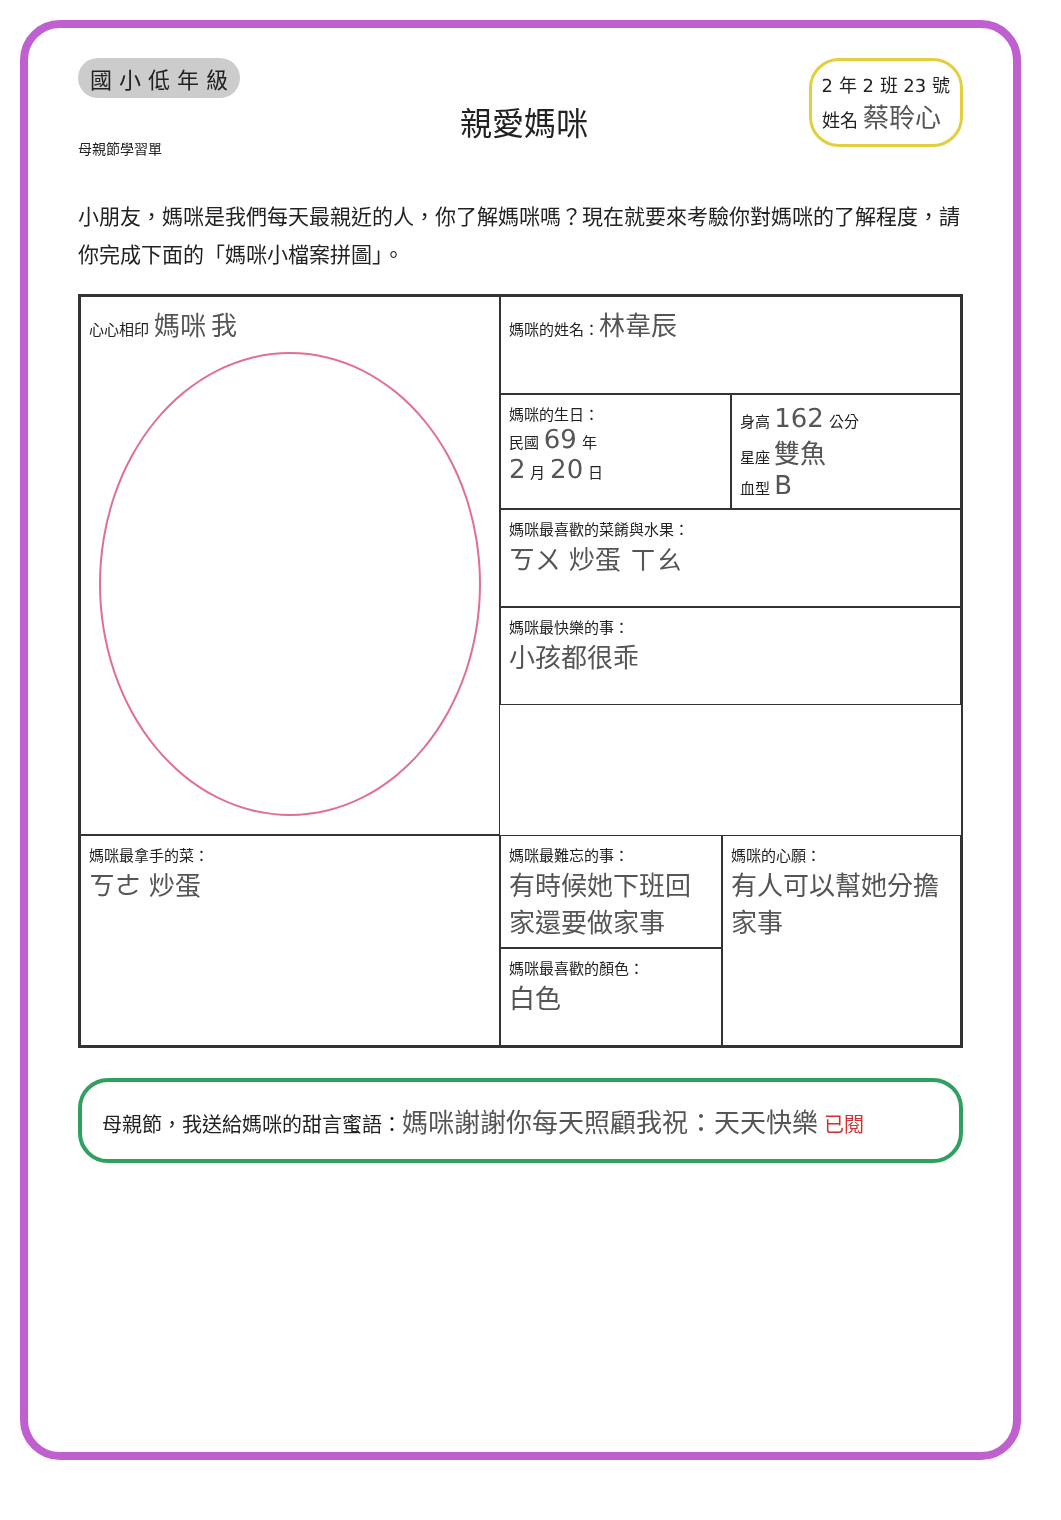國 小 低 年 級
母親節學習單
親愛媽咪
2 年 2 班 23 號
姓名 蔡聆心
小朋友，媽咪是我們每天最親近的人，你了解媽咪嗎？現在就要來考驗你對媽咪的了解程度，請你完成下面的「媽咪小檔案拼圖」。
心心相印 媽咪 我
媽咪的姓名：林韋辰
媽咪的生日：
民國 69 年
2 月 20 日
身高 162 公分
星座 雙魚
血型 B
媽咪最喜歡的菜餚與水果：
ㄎㄨ 炒蛋 ㄒㄠ
媽咪最快樂的事：
小孩都很乖
媽咪最拿手的菜：
ㄎㄜ 炒蛋
媽咪最難忘的事：
有時候她下班回家還要做家事
媽咪最喜歡的顏色：
白色
媽咪的心願：
有人可以幫她分擔家事
母親節，我送給媽咪的甜言蜜語：媽咪謝謝你每天照顧我祝：天天快樂 已閱